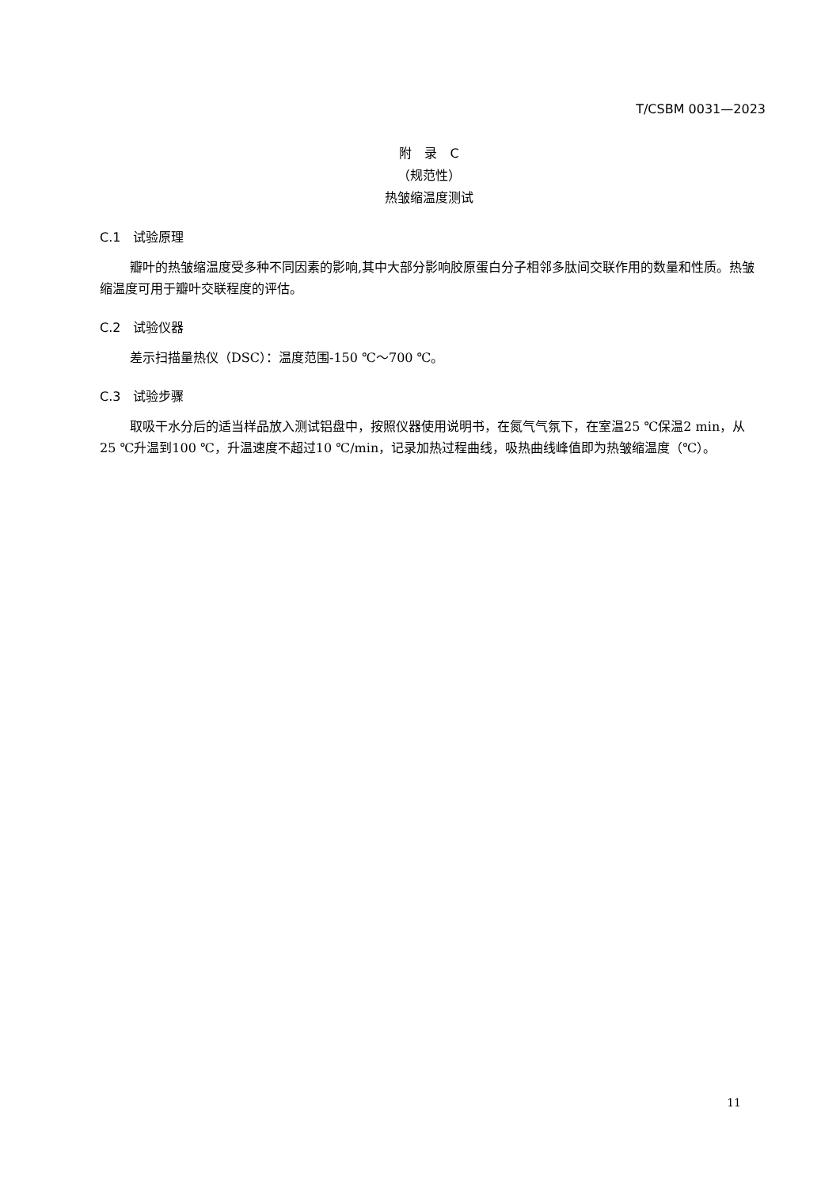T/CSBM 0031—2023
附　录　C
（规范性）
热皱缩温度测试
C.1　试验原理
瓣叶的热皱缩温度受多种不同因素的影响,其中大部分影响胶原蛋白分子相邻多肽间交联作用的数量和性质。热皱缩温度可用于瓣叶交联程度的评估。
C.2　试验仪器
差示扫描量热仪（DSC）：温度范围-150 ℃～700 ℃。
C.3　试验步骤
取吸干水分后的适当样品放入测试铝盘中，按照仪器使用说明书，在氮气气氛下，在室温25 ℃保温2 min，从25 ℃升温到100 ℃，升温速度不超过10 ℃/min，记录加热过程曲线，吸热曲线峰值即为热皱缩温度（℃）。
11